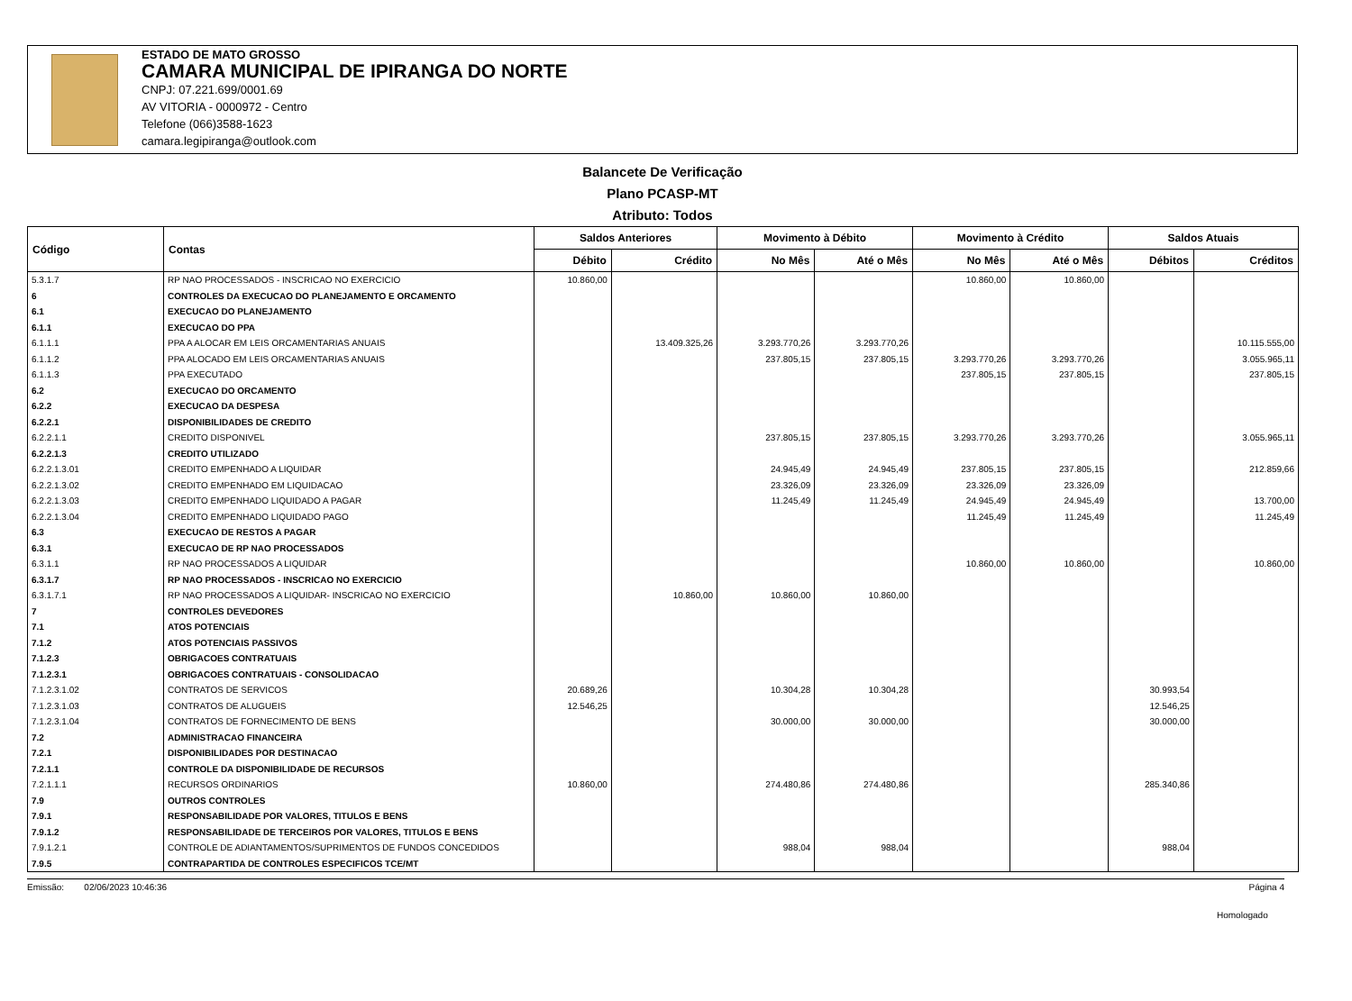ESTADO DE MATO GROSSO
CAMARA MUNICIPAL DE IPIRANGA DO NORTE
CNPJ: 07.221.699/0001.69
AV VITORIA - 0000972 - Centro
Telefone (066)3588-1623
camara.legipiranga@outlook.com
Balancete De Verificação
Plano PCASP-MT
Atributo: Todos
| Código | Contas | Saldos Anteriores | | Movimento à Débito | | Movimento à Crédito | | Saldos Atuais | |
| --- | --- | --- | --- | --- | --- | --- | --- | --- | --- |
| | | Débito | Crédito | No Mês | Até o Mês | No Mês | Até o Mês | Débitos | Créditos |
| 5.3.1.7 | RP NAO PROCESSADOS - INSCRICAO NO EXERCICIO | 10.860,00 | | | | 10.860,00 | 10.860,00 | | |
| 6 | CONTROLES DA EXECUCAO DO PLANEJAMENTO E ORCAMENTO | | | | | | | | |
| 6.1 | EXECUCAO DO PLANEJAMENTO | | | | | | | | |
| 6.1.1 | EXECUCAO DO PPA | | | | | | | | |
| 6.1.1.1 | PPA A ALOCAR EM LEIS ORCAMENTARIAS ANUAIS | | 13.409.325,26 | 3.293.770,26 | 3.293.770,26 | | | | 10.115.555,00 |
| 6.1.1.2 | PPA ALOCADO EM LEIS ORCAMENTARIAS ANUAIS | | | 237.805,15 | 237.805,15 | 3.293.770,26 | 3.293.770,26 | | 3.055.965,11 |
| 6.1.1.3 | PPA EXECUTADO | | | | | 237.805,15 | 237.805,15 | | 237.805,15 |
| 6.2 | EXECUCAO DO ORCAMENTO | | | | | | | | |
| 6.2.2 | EXECUCAO DA DESPESA | | | | | | | | |
| 6.2.2.1 | DISPONIBILIDADES DE CREDITO | | | | | | | | |
| 6.2.2.1.1 | CREDITO DISPONIVEL | | | 237.805,15 | 237.805,15 | 3.293.770,26 | 3.293.770,26 | | 3.055.965,11 |
| 6.2.2.1.3 | CREDITO UTILIZADO | | | | | | | | |
| 6.2.2.1.3.01 | CREDITO EMPENHADO A LIQUIDAR | | | 24.945,49 | 24.945,49 | 237.805,15 | 237.805,15 | | 212.859,66 |
| 6.2.2.1.3.02 | CREDITO EMPENHADO EM LIQUIDACAO | | | 23.326,09 | 23.326,09 | 23.326,09 | 23.326,09 | | |
| 6.2.2.1.3.03 | CREDITO EMPENHADO LIQUIDADO A PAGAR | | | 11.245,49 | 11.245,49 | 24.945,49 | 24.945,49 | | 13.700,00 |
| 6.2.2.1.3.04 | CREDITO EMPENHADO LIQUIDADO PAGO | | | | | 11.245,49 | 11.245,49 | | 11.245,49 |
| 6.3 | EXECUCAO DE RESTOS A PAGAR | | | | | | | | |
| 6.3.1 | EXECUCAO DE RP NAO PROCESSADOS | | | | | | | | |
| 6.3.1.1 | RP NAO PROCESSADOS A LIQUIDAR | | | | | 10.860,00 | 10.860,00 | | 10.860,00 |
| 6.3.1.7 | RP NAO PROCESSADOS - INSCRICAO NO EXERCICIO | | | | | | | | |
| 6.3.1.7.1 | RP NAO PROCESSADOS A LIQUIDAR- INSCRICAO NO EXERCICIO | | 10.860,00 | 10.860,00 | 10.860,00 | | | | |
| 7 | CONTROLES DEVEDORES | | | | | | | | |
| 7.1 | ATOS POTENCIAIS | | | | | | | | |
| 7.1.2 | ATOS POTENCIAIS PASSIVOS | | | | | | | | |
| 7.1.2.3 | OBRIGACOES CONTRATUAIS | | | | | | | | |
| 7.1.2.3.1 | OBRIGACOES CONTRATUAIS - CONSOLIDACAO | | | | | | | | |
| 7.1.2.3.1.02 | CONTRATOS DE SERVICOS | 20.689,26 | | 10.304,28 | 10.304,28 | | | 30.993,54 | |
| 7.1.2.3.1.03 | CONTRATOS DE ALUGUEIS | 12.546,25 | | | | | | 12.546,25 | |
| 7.1.2.3.1.04 | CONTRATOS DE FORNECIMENTO DE BENS | | | 30.000,00 | 30.000,00 | | | 30.000,00 | |
| 7.2 | ADMINISTRACAO FINANCEIRA | | | | | | | | |
| 7.2.1 | DISPONIBILIDADES POR DESTINACAO | | | | | | | | |
| 7.2.1.1 | CONTROLE DA DISPONIBILIDADE DE RECURSOS | | | | | | | | |
| 7.2.1.1.1 | RECURSOS ORDINARIOS | 10.860,00 | | 274.480,86 | 274.480,86 | | | 285.340,86 | |
| 7.9 | OUTROS CONTROLES | | | | | | | | |
| 7.9.1 | RESPONSABILIDADE POR VALORES, TITULOS E BENS | | | | | | | | |
| 7.9.1.2 | RESPONSABILIDADE DE TERCEIROS POR VALORES, TITULOS E BENS | | | | | | | | |
| 7.9.1.2.1 | CONTROLE DE ADIANTAMENTOS/SUPRIMENTOS DE FUNDOS CONCEDIDOS | | | 988,04 | 988,04 | | | 988,04 | |
| 7.9.5 | CONTRAPARTIDA DE CONTROLES ESPECIFICOS TCE/MT | | | | | | | | |
Emissão: 02/06/2023 10:46:36 Página 4
Homologado